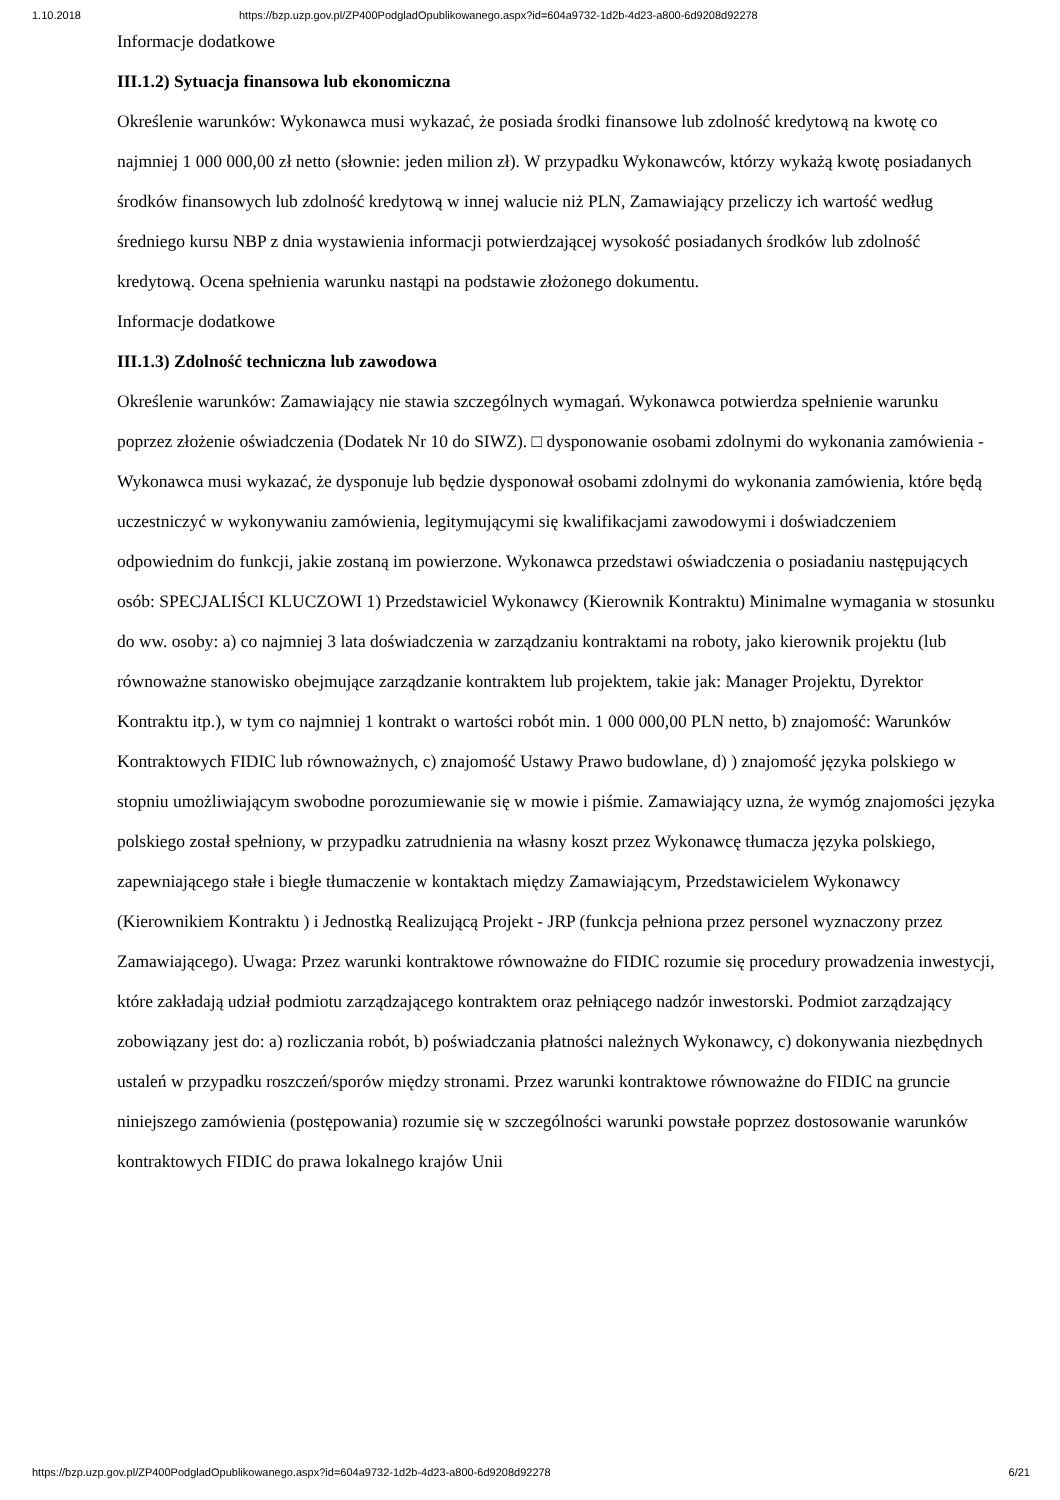1.10.2018 https://bzp.uzp.gov.pl/ZP400PodgladOpublikowanego.aspx?id=604a9732-1d2b-4d23-a800-6d9208d92278
Informacje dodatkowe
III.1.2) Sytuacja finansowa lub ekonomiczna
Określenie warunków: Wykonawca musi wykazać, że posiada środki finansowe lub zdolność kredytową na kwotę co najmniej 1 000 000,00 zł netto (słownie: jeden milion zł). W przypadku Wykonawców, którzy wykażą kwotę posiadanych środków finansowych lub zdolność kredytową w innej walucie niż PLN, Zamawiający przeliczy ich wartość według średniego kursu NBP z dnia wystawienia informacji potwierdzającej wysokość posiadanych środków lub zdolność kredytową. Ocena spełnienia warunku nastąpi na podstawie złożonego dokumentu.
Informacje dodatkowe
III.1.3) Zdolność techniczna lub zawodowa
Określenie warunków: Zamawiający nie stawia szczególnych wymagań. Wykonawca potwierdza spełnienie warunku poprzez złożenie oświadczenia (Dodatek Nr 10 do SIWZ). □ dysponowanie osobami zdolnymi do wykonania zamówienia - Wykonawca musi wykazać, że dysponuje lub będzie dysponował osobami zdolnymi do wykonania zamówienia, które będą uczestniczyć w wykonywaniu zamówienia, legitymującymi się kwalifikacjami zawodowymi i doświadczeniem odpowiednim do funkcji, jakie zostaną im powierzone. Wykonawca przedstawi oświadczenia o posiadaniu następujących osób: SPECJALIŚCI KLUCZOWI 1) Przedstawiciel Wykonawcy (Kierownik Kontraktu) Minimalne wymagania w stosunku do ww. osoby: a) co najmniej 3 lata doświadczenia w zarządzaniu kontraktami na roboty, jako kierownik projektu (lub równoważne stanowisko obejmujące zarządzanie kontraktem lub projektem, takie jak: Manager Projektu, Dyrektor Kontraktu itp.), w tym co najmniej 1 kontrakt o wartości robót min. 1 000 000,00 PLN netto, b) znajomość: Warunków Kontraktowych FIDIC lub równoważnych, c) znajomość Ustawy Prawo budowlane, d) ) znajomość języka polskiego w stopniu umożliwiającym swobodne porozumiewanie się w mowie i piśmie. Zamawiający uzna, że wymóg znajomości języka polskiego został spełniony, w przypadku zatrudnienia na własny koszt przez Wykonawcę tłumacza języka polskiego, zapewniającego stałe i biegłe tłumaczenie w kontaktach między Zamawiającym, Przedstawicielem Wykonawcy (Kierownikiem Kontraktu ) i Jednostką Realizującą Projekt - JRP (funkcja pełniona przez personel wyznaczony przez Zamawiającego). Uwaga: Przez warunki kontraktowe równoważne do FIDIC rozumie się procedury prowadzenia inwestycji, które zakładają udział podmiotu zarządzającego kontraktem oraz pełniącego nadzór inwestorski. Podmiot zarządzający zobowiązany jest do: a) rozliczania robót, b) poświadczania płatności należnych Wykonawcy, c) dokonywania niezbędnych ustaleń w przypadku roszczeń/sporów między stronami. Przez warunki kontraktowe równoważne do FIDIC na gruncie niniejszego zamówienia (postępowania) rozumie się w szczególności warunki powstałe poprzez dostosowanie warunków kontraktowych FIDIC do prawa lokalnego krajów Unii
https://bzp.uzp.gov.pl/ZP400PodgladOpublikowanego.aspx?id=604a9732-1d2b-4d23-a800-6d9208d92278 6/21